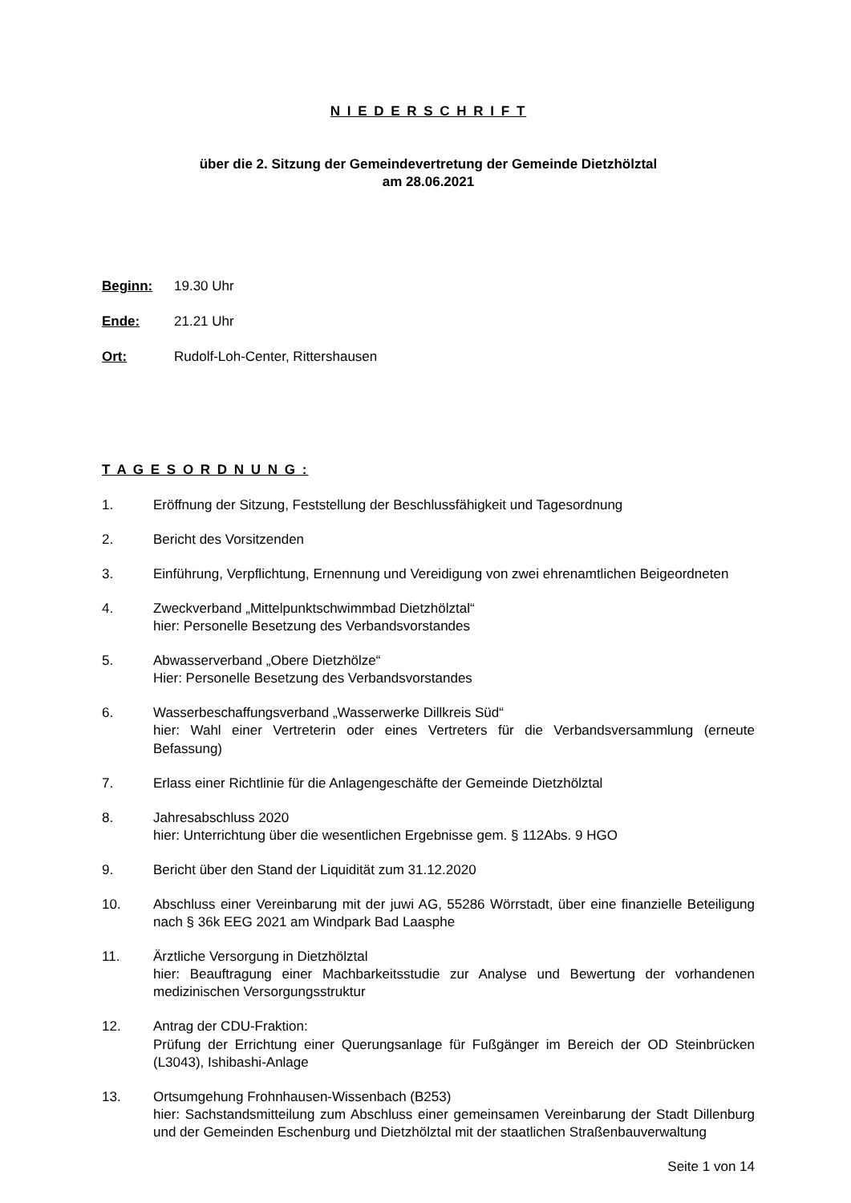N I E D E R S C H R I F T
über die 2. Sitzung der Gemeindevertretung der Gemeinde Dietzhölztal
am 28.06.2021
Beginn: 19.30 Uhr
Ende: 21.21 Uhr
Ort: Rudolf-Loh-Center, Rittershausen
T A G E S O R D N U N G :
1. Eröffnung der Sitzung, Feststellung der Beschlussfähigkeit und Tagesordnung
2. Bericht des Vorsitzenden
3. Einführung, Verpflichtung, Ernennung und Vereidigung von zwei ehrenamtlichen Beigeordneten
4. Zweckverband „Mittelpunktschwimmbad Dietzhölztal“
hier: Personelle Besetzung des Verbandsvorstandes
5. Abwasserverband „Obere Dietzhölze“
Hier: Personelle Besetzung des Verbandsvorstandes
6. Wasserbeschaffungsverband „Wasserwerke Dillkreis Süd“
hier: Wahl einer Vertreterin oder eines Vertreters für die Verbandsversammlung (erneute Befassung)
7. Erlass einer Richtlinie für die Anlagengeschäfte der Gemeinde Dietzhölztal
8. Jahresabschluss 2020
hier: Unterrichtung über die wesentlichen Ergebnisse gem. § 112Abs. 9 HGO
9. Bericht über den Stand der Liquidität zum 31.12.2020
10. Abschluss einer Vereinbarung mit der juwi AG, 55286 Wörrstadt, über eine finanzielle Beteiligung nach § 36k EEG 2021 am Windpark Bad Laasphe
11. Ärztliche Versorgung in Dietzhölztal
hier: Beauftragung einer Machbarkeitsstudie zur Analyse und Bewertung der vorhandenen medizinischen Versorgungsstruktur
12. Antrag der CDU-Fraktion:
Prüfung der Errichtung einer Querungsanlage für Fußgänger im Bereich der OD Steinbrücken (L3043), Ishibashi-Anlage
13. Ortsumgehung Frohnhausen-Wissenbach (B253)
hier: Sachstandsmitteilung zum Abschluss einer gemeinsamen Vereinbarung der Stadt Dillenburg und der Gemeinden Eschenburg und Dietzhölztal mit der staatlichen Straßenbauverwaltung
Seite 1 von 14